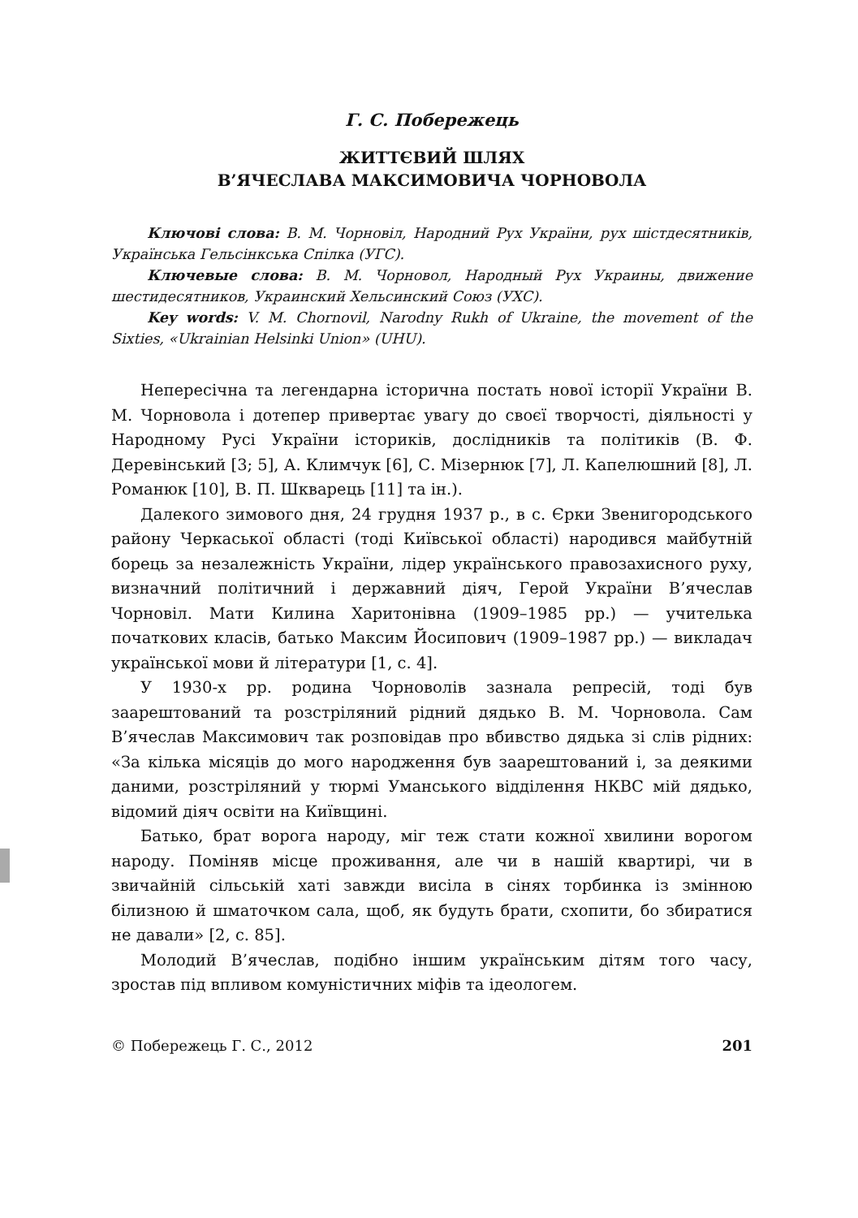Г. С. Побережець
ЖИТТЄВИЙ ШЛЯХ
В’ЯЧЕСЛАВА МАКСИМОВИЧА ЧОРНОВОЛА
Ключові слова: В. М. Чорновіл, Народний Рух України, рух шістдесятників, Українська Гельсінкська Спілка (УГС).
Ключевые слова: В. М. Чорновол, Народный Рух Украины, движение шестидесятников, Украинский Хельсинский Союз (УХС).
Key words: V. M. Chornovil, Narodny Rukh of Ukraine, the movement of the Sixties, «Ukrainian Helsinki Union» (UHU).
Непересічна та легендарна історична постать нової історії України В. М. Чорновола і дотепер привертає увагу до своєї творчості, діяльності у Народному Русі України істориків, дослідників та політиків (В. Ф. Деревінський [3; 5], А. Климчук [6], С. Мізернюк [7], Л. Капелюшний [8], Л. Романюк [10], В. П. Шкварець [11] та ін.).
Далекого зимового дня, 24 грудня 1937 р., в с. Єрки Звенигородського району Черкаської області (тоді Київської області) народився майбутній борець за незалежність України, лідер українського правозахисного руху, визначний політичний і державний діяч, Герой України В’ячеслав Чорновіл. Мати Килина Харитонівна (1909–1985 рр.) — учителька початкових класів, батько Максим Йосипович (1909–1987 рр.) — викладач української мови й літератури [1, с. 4].
У 1930-х рр. родина Чорноволів зазнала репресій, тоді був заарештований та розстріляний рідний дядько В. М. Чорновола. Сам В’ячеслав Максимович так розповідав про вбивство дядька зі слів рідних: «За кілька місяців до мого народження був заарештований і, за деякими даними, розстріляний у тюрмі Уманського відділення НКВС мій дядько, відомий діяч освіти на Київщині.
Батько, брат ворога народу, міг теж стати кожної хвилини ворогом народу. Поміняв місце проживання, але чи в нашій квартирі, чи в звичайній сільській хаті завжди висіла в сінях торбинка із змінною білизною й шматочком сала, щоб, як будуть брати, схопити, бо збиратися не давали» [2, с. 85].
Молодий В’ячеслав, подібно іншим українським дітям того часу, зростав під впливом комуністичних міфів та ідеологем.
© Побережець Г. С., 2012 201